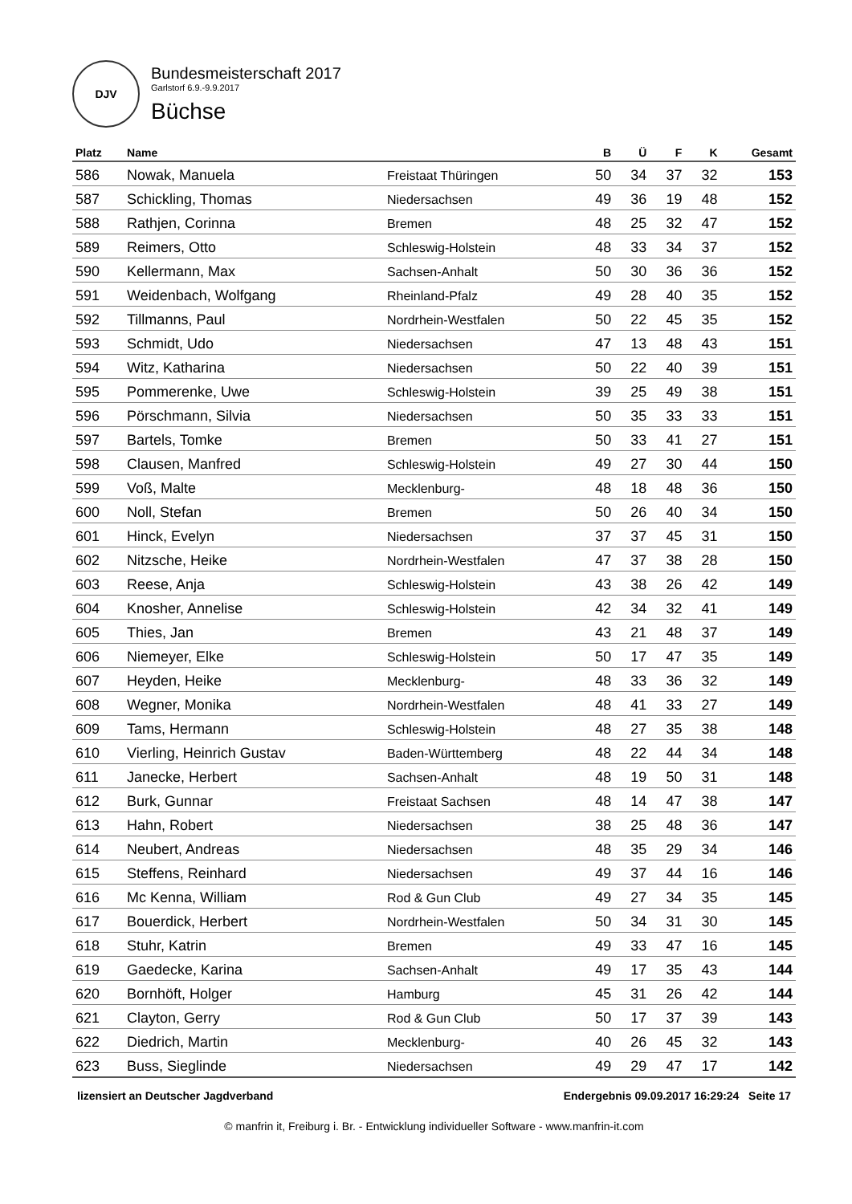DJV
Bundesmeisterschaft 2017
Garlstorf 6.9.-9.9.2017
Büchse
| Platz | Name | | B | Ü | F | K | Gesamt |
| --- | --- | --- | --- | --- | --- | --- | --- |
| 586 | Nowak, Manuela | Freistaat Thüringen | 50 | 34 | 37 | 32 | 153 |
| 587 | Schickling, Thomas | Niedersachsen | 49 | 36 | 19 | 48 | 152 |
| 588 | Rathjen, Corinna | Bremen | 48 | 25 | 32 | 47 | 152 |
| 589 | Reimers, Otto | Schleswig-Holstein | 48 | 33 | 34 | 37 | 152 |
| 590 | Kellermann, Max | Sachsen-Anhalt | 50 | 30 | 36 | 36 | 152 |
| 591 | Weidenbach, Wolfgang | Rheinland-Pfalz | 49 | 28 | 40 | 35 | 152 |
| 592 | Tillmanns, Paul | Nordrhein-Westfalen | 50 | 22 | 45 | 35 | 152 |
| 593 | Schmidt, Udo | Niedersachsen | 47 | 13 | 48 | 43 | 151 |
| 594 | Witz, Katharina | Niedersachsen | 50 | 22 | 40 | 39 | 151 |
| 595 | Pommerenke, Uwe | Schleswig-Holstein | 39 | 25 | 49 | 38 | 151 |
| 596 | Pörschmann, Silvia | Niedersachsen | 50 | 35 | 33 | 33 | 151 |
| 597 | Bartels, Tomke | Bremen | 50 | 33 | 41 | 27 | 151 |
| 598 | Clausen, Manfred | Schleswig-Holstein | 49 | 27 | 30 | 44 | 150 |
| 599 | Voß, Malte | Mecklenburg- | 48 | 18 | 48 | 36 | 150 |
| 600 | Noll, Stefan | Bremen | 50 | 26 | 40 | 34 | 150 |
| 601 | Hinck, Evelyn | Niedersachsen | 37 | 37 | 45 | 31 | 150 |
| 602 | Nitzsche, Heike | Nordrhein-Westfalen | 47 | 37 | 38 | 28 | 150 |
| 603 | Reese, Anja | Schleswig-Holstein | 43 | 38 | 26 | 42 | 149 |
| 604 | Knosher, Annelise | Schleswig-Holstein | 42 | 34 | 32 | 41 | 149 |
| 605 | Thies, Jan | Bremen | 43 | 21 | 48 | 37 | 149 |
| 606 | Niemeyer, Elke | Schleswig-Holstein | 50 | 17 | 47 | 35 | 149 |
| 607 | Heyden, Heike | Mecklenburg- | 48 | 33 | 36 | 32 | 149 |
| 608 | Wegner, Monika | Nordrhein-Westfalen | 48 | 41 | 33 | 27 | 149 |
| 609 | Tams, Hermann | Schleswig-Holstein | 48 | 27 | 35 | 38 | 148 |
| 610 | Vierling, Heinrich Gustav | Baden-Württemberg | 48 | 22 | 44 | 34 | 148 |
| 611 | Janecke, Herbert | Sachsen-Anhalt | 48 | 19 | 50 | 31 | 148 |
| 612 | Burk, Gunnar | Freistaat Sachsen | 48 | 14 | 47 | 38 | 147 |
| 613 | Hahn, Robert | Niedersachsen | 38 | 25 | 48 | 36 | 147 |
| 614 | Neubert, Andreas | Niedersachsen | 48 | 35 | 29 | 34 | 146 |
| 615 | Steffens, Reinhard | Niedersachsen | 49 | 37 | 44 | 16 | 146 |
| 616 | Mc Kenna, William | Rod & Gun Club | 49 | 27 | 34 | 35 | 145 |
| 617 | Bouerdick, Herbert | Nordrhein-Westfalen | 50 | 34 | 31 | 30 | 145 |
| 618 | Stuhr, Katrin | Bremen | 49 | 33 | 47 | 16 | 145 |
| 619 | Gaedecke, Karina | Sachsen-Anhalt | 49 | 17 | 35 | 43 | 144 |
| 620 | Bornhöft, Holger | Hamburg | 45 | 31 | 26 | 42 | 144 |
| 621 | Clayton, Gerry | Rod & Gun Club | 50 | 17 | 37 | 39 | 143 |
| 622 | Diedrich, Martin | Mecklenburg- | 40 | 26 | 45 | 32 | 143 |
| 623 | Buss, Sieglinde | Niedersachsen | 49 | 29 | 47 | 17 | 142 |
lizensiert an Deutscher Jagdverband Endergebnis 09.09.2017 16:29:24 Seite 17
© manfrin it, Freiburg i. Br. - Entwicklung individueller Software - www.manfrin-it.com